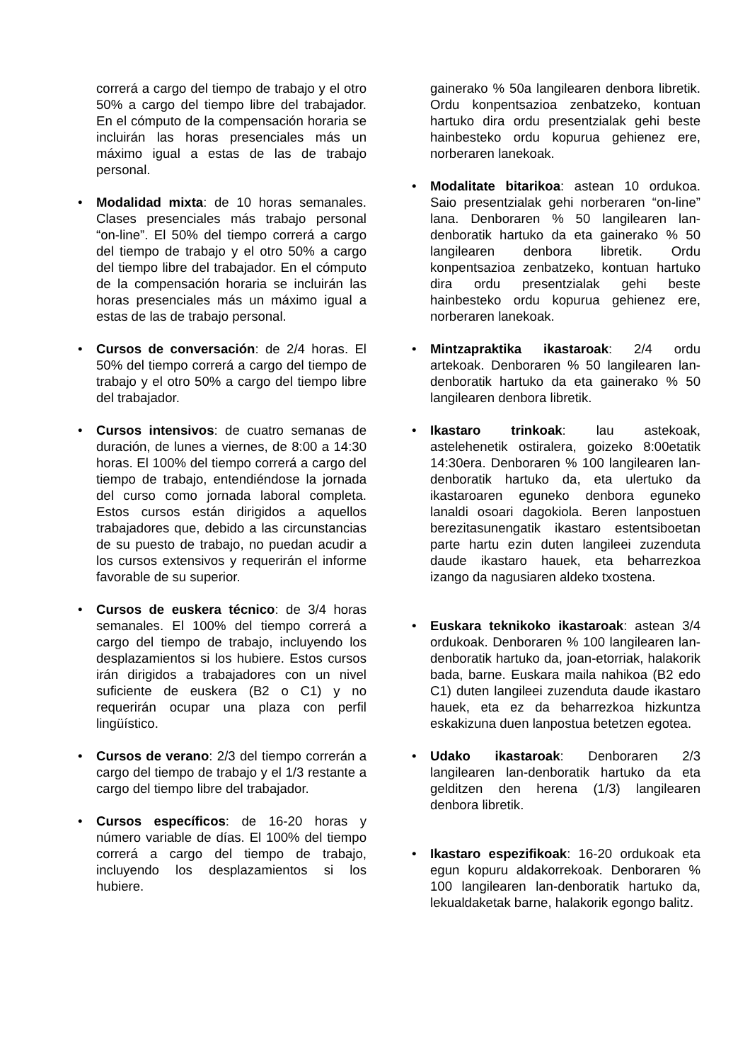correrá a cargo del tiempo de trabajo y el otro 50% a cargo del tiempo libre del trabajador. En el cómputo de la compensación horaria se incluirán las horas presenciales más un máximo igual a estas de las de trabajo personal.
• Modalidad mixta: de 10 horas semanales. Clases presenciales más trabajo personal “on-line”. El 50% del tiempo correrá a cargo del tiempo de trabajo y el otro 50% a cargo del tiempo libre del trabajador. En el cómputo de la compensación horaria se incluirán las horas presenciales más un máximo igual a estas de las de trabajo personal.
• Cursos de conversación: de 2/4 horas. El 50% del tiempo correrá a cargo del tiempo de trabajo y el otro 50% a cargo del tiempo libre del trabajador.
• Cursos intensivos: de cuatro semanas de duración, de lunes a viernes, de 8:00 a 14:30 horas. El 100% del tiempo correrá a cargo del tiempo de trabajo, entendiéndose la jornada del curso como jornada laboral completa. Estos cursos están dirigidos a aquellos trabajadores que, debido a las circunstancias de su puesto de trabajo, no puedan acudir a los cursos extensivos y requerirán el informe favorable de su superior.
• Cursos de euskera técnico: de 3/4 horas semanales. El 100% del tiempo correrá a cargo del tiempo de trabajo, incluyendo los desplazamientos si los hubiere. Estos cursos irán dirigidos a trabajadores con un nivel suficiente de euskera (B2 o C1) y no requerirán ocupar una plaza con perfil lingüístico.
• Cursos de verano: 2/3 del tiempo correrán a cargo del tiempo de trabajo y el 1/3 restante a cargo del tiempo libre del trabajador.
• Cursos específicos: de 16-20 horas y número variable de días. El 100% del tiempo correrá a cargo del tiempo de trabajo, incluyendo los desplazamientos si los hubiere.
gainerako % 50a langilearen denbora libretik. Ordu konpentsazioa zenbatzeko, kontuan hartuko dira ordu presentzialak gehi beste hainbesteko ordu kopurua gehienez ere, norberaren lanekoak.
• Modalitate bitarikoa: astean 10 ordukoa. Saio presentzialak gehi norberaren “on-line” lana. Denboraren % 50 langilearen lan-denboratik hartuko da eta gainerako % 50 langilearen denbora libretik. Ordu konpentsazioa zenbatzeko, kontuan hartuko dira ordu presentzialak gehi beste hainbesteko ordu kopurua gehienez ere, norberaren lanekoak.
• Mintzapraktika ikastaroak: 2/4 ordu artekoak. Denboraren % 50 langilearen lan-denboratik hartuko da eta gainerako % 50 langilearen denbora libretik.
• Ikastaro trinkoak: lau astekoak, astelehenetik ostiralera, goizeko 8:00etatik 14:30era. Denboraren % 100 langilearen lan-denboratik hartuko da, eta ulertuko da ikastaroaren eguneko denbora eguneko lanaldi osoari dagokiola. Beren lanpostuen berezitasunengatik ikastaro estentsiboetan parte hartu ezin duten langileei zuzenduta daude ikastaro hauek, eta beharrezkoa izango da nagusiaren aldeko txostena.
• Euskara teknikoko ikastaroak: astean 3/4 ordukoak. Denboraren % 100 langilearen lan-denboratik hartuko da, joan-etorriak, halakorik bada, barne. Euskara maila nahikoa (B2 edo C1) duten langileei zuzenduta daude ikastaro hauek, eta ez da beharrezkoa hizkuntza eskakizuna duen lanpostua betetzen egotea.
• Udako ikastaroak: Denboraren 2/3 langilearen lan-denboratik hartuko da eta gelditzen den herena (1/3) langilearen denbora libretik.
• Ikastaro espezifikoak: 16-20 ordukoak eta egun kopuru aldakorrekoak. Denboraren % 100 langilearen lan-denboratik hartuko da, lekualdaketak barne, halakorik egongo balitz.